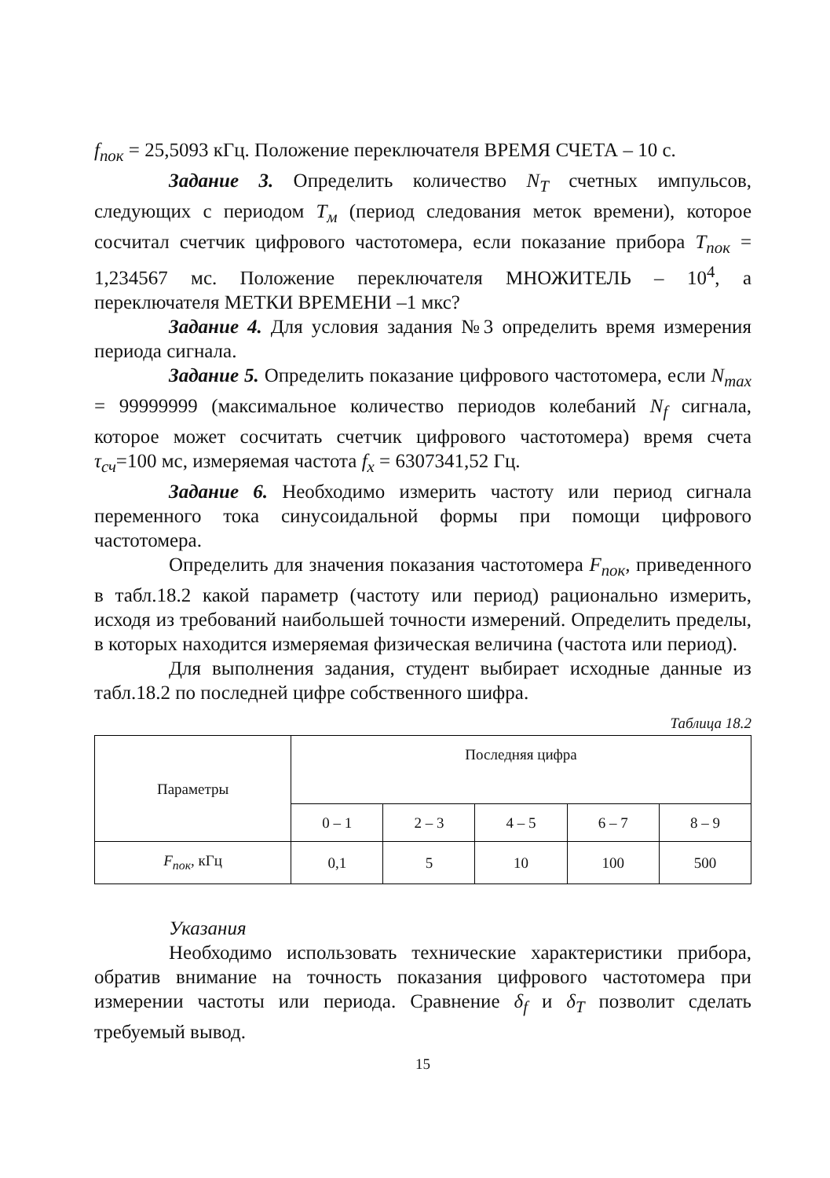f<sub>пок</sub> = 25,5093 кГц. Положение переключателя ВРЕМЯ СЧЕТА – 10 с.
Задание 3. Определить количество N<sub>T</sub> счетных импульсов, следующих с периодом T<sub>м</sub> (период следования меток времени), которое сосчитал счетчик цифрового частотомера, если показание прибора T<sub>пок</sub> = 1,234567 мс. Положение переключателя МНОЖИТЕЛЬ – 10<sup>4</sup>, а переключателя МЕТКИ ВРЕМЕНИ –1 мкс?
Задание 4. Для условия задания №3 определить время измерения периода сигнала.
Задание 5. Определить показание цифрового частотомера, если N<sub>max</sub> = 99999999 (максимальное количество периодов колебаний N<sub>f</sub> сигнала, которое может сосчитать счетчик цифрового частотомера) время счета τ<sub>сч</sub>=100 мс, измеряемая частота f<sub>x</sub> = 6307341,52 Гц.
Задание 6. Необходимо измерить частоту или период сигнала переменного тока синусоидальной формы при помощи цифрового частотомера.
Определить для значения показания частотомера F<sub>пок</sub>, приведенного в табл.18.2 какой параметр (частоту или период) рационально измерить, исходя из требований наибольшей точности измерений. Определить пределы, в которых находится измеряемая физическая величина (частота или период).
Для выполнения задания, студент выбирает исходные данные из табл.18.2 по последней цифре собственного шифра.
Таблица 18.2
| Параметры | Последняя цифра | | | | |
| --- | --- | --- | --- | --- | --- |
| | 0 – 1 | 2 – 3 | 4 – 5 | 6 – 7 | 8 – 9 |
| F<sub>пок</sub>, кГц | 0,1 | 5 | 10 | 100 | 500 |
Указания
Необходимо использовать технические характеристики прибора, обратив внимание на точность показания цифрового частотомера при измерении частоты или периода. Сравнение δ<sub>f</sub> и δ<sub>T</sub> позволит сделать требуемый вывод.
15